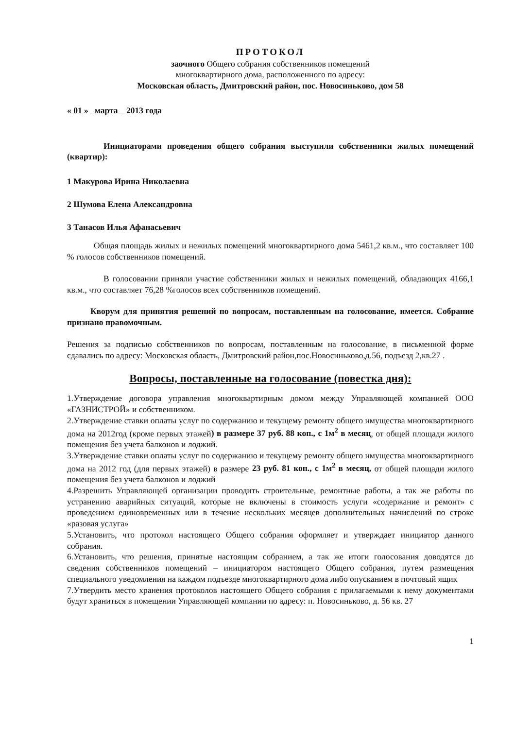ПРОТОКОЛ
заочного Общего собрания собственников помещений
многоквартирного дома, расположенного по адресу:
Московская область, Дмитровский район, пос. Новосиньково, дом 58
« 01 » марта 2013 года
Инициаторами проведения общего собрания выступили собственники жилых помещений (квартир):
1 Макурова Ирина Николаевна
2 Шумова Елена Александровна
3 Танасов Илья Афанасьевич
Общая площадь жилых и нежилых помещений многоквартирного дома 5461,2 кв.м., что составляет 100 % голосов собственников помещений.
В голосовании приняли участие собственники жилых и нежилых помещений, обладающих 4166,1 кв.м., что составляет 76,28 %голосов всех собственников помещений.
Кворум для принятия решений по вопросам, поставленным на голосование, имеется. Собрание признано правомочным.
Решения за подписью собственников по вопросам, поставленным на голосование, в письменной форме сдавались по адресу: Московская область, Дмитровский район,пос.Новосиньково,д.56, подъезд 2,кв.27 .
Вопросы, поставленные на голосование (повестка дня):
1.Утверждение договора управления многоквартирным домом между Управляющей компанией ООО «ГАЗНИСТРОЙ» и собственником.
2.Утверждение ставки оплаты услуг по содержанию и текущему ремонту общего имущества многоквартирного дома на 2012год (кроме первых этажей) в размере 37 руб. 88 коп., с 1м<sup>2</sup> в месяц, от общей площади жилого помещения без учета балконов и лоджий.
3.Утверждение ставки оплаты услуг по содержанию и текущему ремонту общего имущества многоквартирного дома на 2012 год (для первых этажей) в размере 23 руб. 81 коп., с 1м<sup>2</sup> в месяц, от общей площади жилого помещения без учета балконов и лоджий
4.Разрешить Управляющей организации проводить строительные, ремонтные работы, а так же работы по устранению аварийных ситуаций, которые не включены в стоимость услуги «содержание и ремонт» с проведением единовременных или в течение нескольких месяцев дополнительных начислений по строке «разовая услуга»
5.Установить, что протокол настоящего Общего собрания оформляет и утверждает инициатор данного собрания.
6.Установить, что решения, принятые настоящим собранием, а так же итоги голосования доводятся до сведения собственников помещений – инициатором настоящего Общего собрания, путем размещения специального уведомления на каждом подъезде многоквартирного дома либо опусканием в почтовый ящик
7.Утвердить место хранения протоколов настоящего Общего собрания с прилагаемыми к нему документами будут храниться в помещении Управляющей компании по адресу: п. Новосиньково, д. 56 кв. 27
1